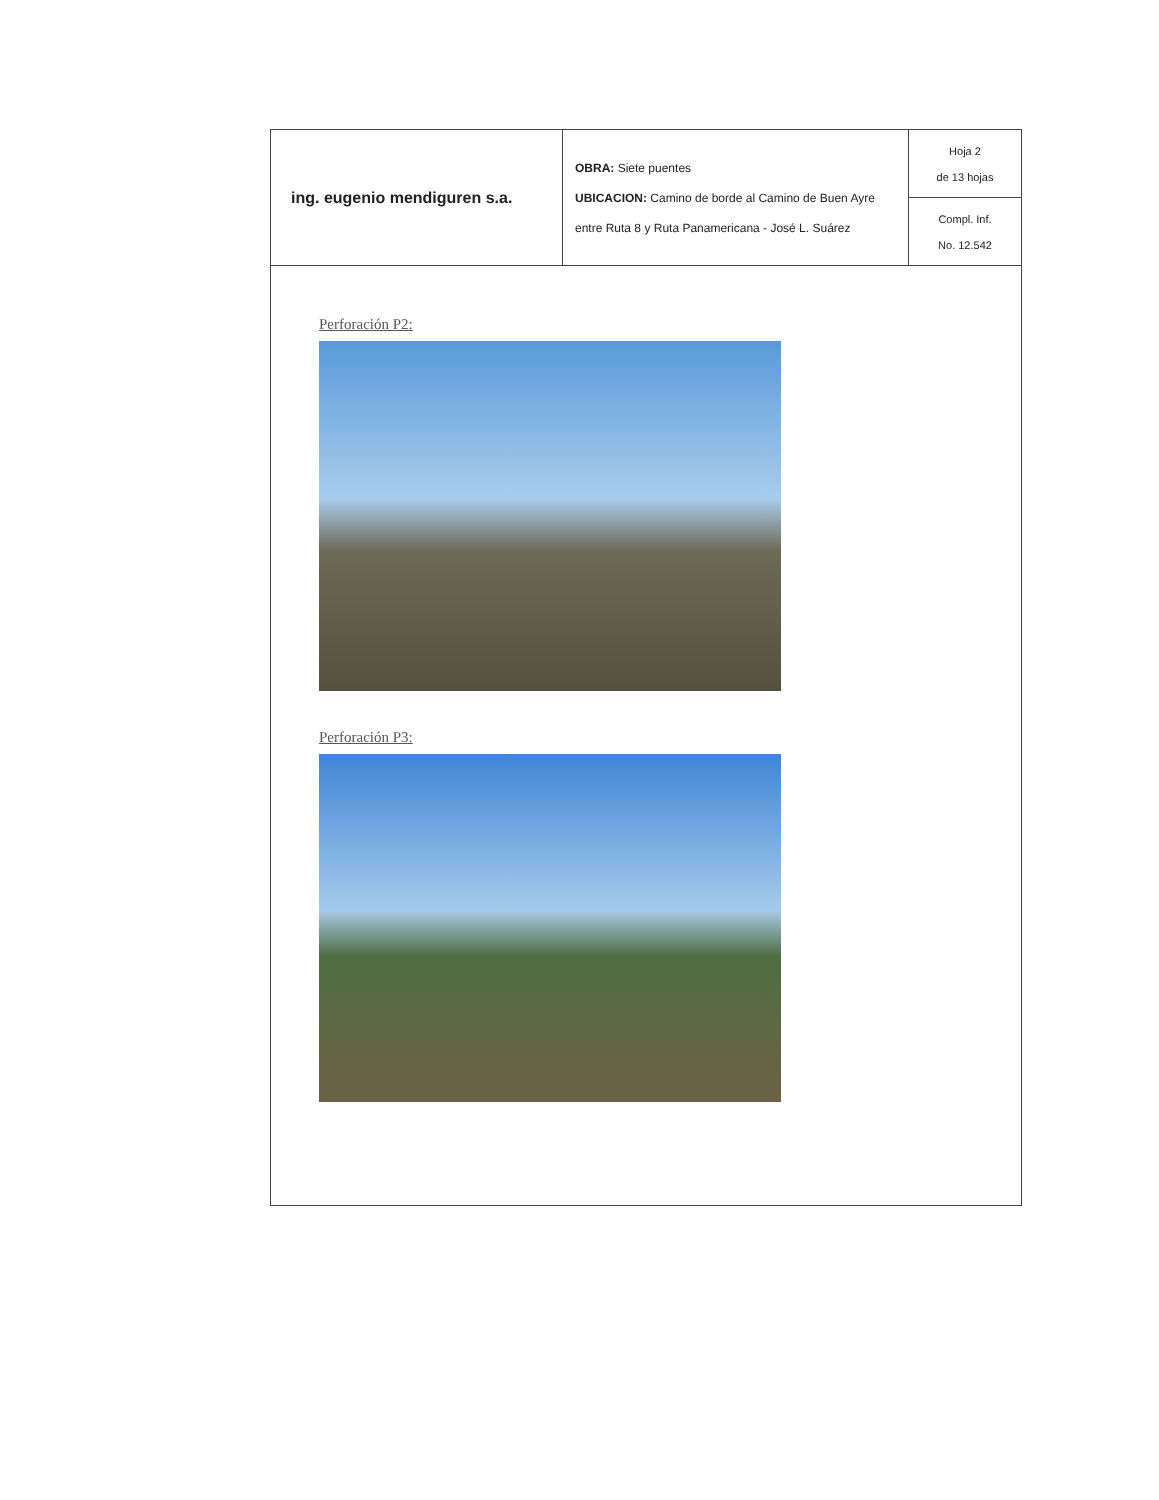| ing. eugenio mendiguren s.a. | OBRA: Siete puentes UBICACION: Camino de borde al Camino de Buen Ayre entre Ruta 8 y Ruta Panamericana - José L. Suárez | Hoja 2 de 13 hojas Compl. Inf. No. 12.542 |
Perforación P2:
Perforación P3: